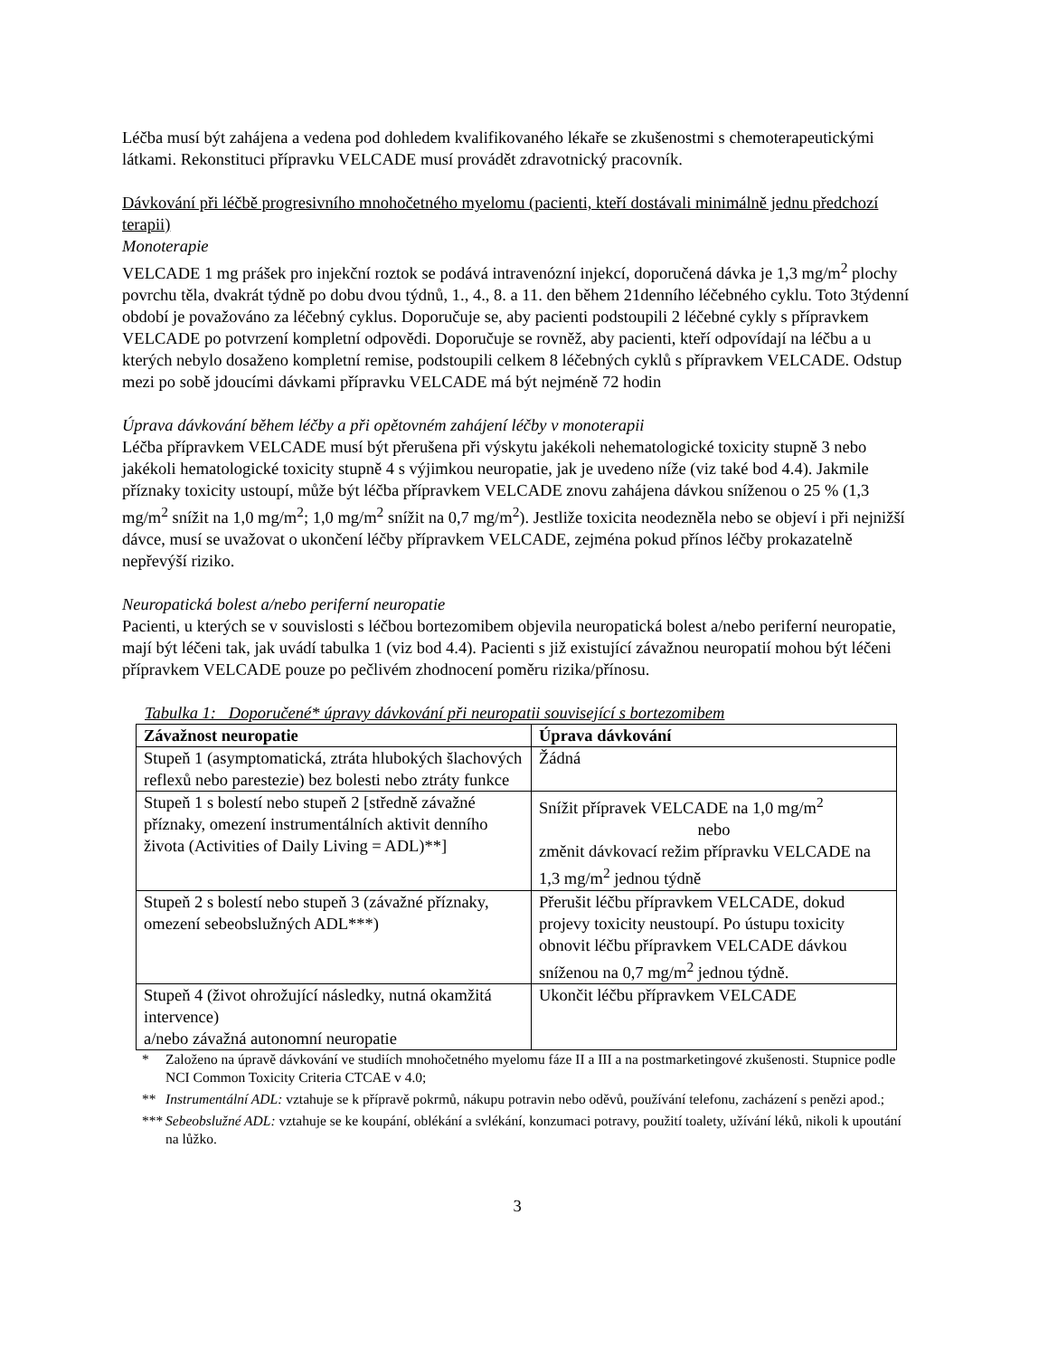Léčba musí být zahájena a vedena pod dohledem kvalifikovaného lékaře se zkušenostmi s chemoterapeutickými látkami. Rekonstituci přípravku VELCADE musí provádět zdravotnický pracovník.
Dávkování při léčbě progresivního mnohočetného myelomu (pacienti, kteří dostávali minimálně jednu předchozí terapii)
Monoterapie
VELCADE 1 mg prášek pro injekční roztok se podává intravenózní injekcí, doporučená dávka je 1,3 mg/m<sup>2</sup> plochy povrchu těla, dvakrát týdně po dobu dvou týdnů, 1., 4., 8. a 11. den během 21denního léčebného cyklu. Toto 3týdenní období je považováno za léčebný cyklus. Doporučuje se, aby pacienti podstoupili 2 léčebné cykly s přípravkem VELCADE po potvrzení kompletní odpovědi. Doporučuje se rovněž, aby pacienti, kteří odpovídají na léčbu a u kterých nebylo dosaženo kompletní remise, podstoupili celkem 8 léčebných cyklů s přípravkem VELCADE. Odstup mezi po sobě jdoucími dávkami přípravku VELCADE má být nejméně 72 hodin
Úprava dávkování během léčby a při opětovném zahájení léčby v monoterapii
Léčba přípravkem VELCADE musí být přerušena při výskytu jakékoli nehematologické toxicity stupně 3 nebo jakékoli hematologické toxicity stupně 4 s výjimkou neuropatie, jak je uvedeno níže (viz také bod 4.4). Jakmile příznaky toxicity ustoupí, může být léčba přípravkem VELCADE znovu zahájena dávkou sníženou o 25 % (1,3 mg/m<sup>2</sup> snížit na 1,0 mg/m<sup>2</sup>; 1,0 mg/m<sup>2</sup> snížit na 0,7 mg/m<sup>2</sup>). Jestliže toxicita neodezněla nebo se objeví i při nejnižší dávce, musí se uvažovat o ukončení léčby přípravkem VELCADE, zejména pokud přínos léčby prokazatelně nepřevýší riziko.
Neuropatická bolest a/nebo periferní neuropatie
Pacienti, u kterých se v souvislosti s léčbou bortezomibem objevila neuropatická bolest a/nebo periferní neuropatie, mají být léčeni tak, jak uvádí tabulka 1 (viz bod 4.4). Pacienti s již existující závažnou neuropatií mohou být léčeni přípravkem VELCADE pouze po pečlivém zhodnocení poměru rizika/přínosu.
Tabulka 1: Doporučené* úpravy dávkování při neuropatii související s bortezomibem
| Závažnost neuropatie | Úprava dávkování |
| --- | --- |
| Stupeň 1 (asymptomatická, ztráta hlubokých šlachových reflexů nebo parestezie) bez bolesti nebo ztráty funkce | Žádná |
| Stupeň 1 s bolestí nebo stupeň 2 [středně závažné příznaky, omezení instrumentálních aktivit denního života (Activities of Daily Living = ADL)**] | Snížit přípravek VELCADE na 1,0 mg/m<sup>2</sup> nebo změnit dávkovací režim přípravku VELCADE na 1,3 mg/m<sup>2</sup> jednou týdně |
| Stupeň 2 s bolestí nebo stupeň 3 (závažné příznaky, omezení sebeobslužných ADL***) | Přerušit léčbu přípravkem VELCADE, dokud projevy toxicity neustoupí. Po ústupu toxicity obnovit léčbu přípravkem VELCADE dávkou sníženou na 0,7 mg/m<sup>2</sup> jednou týdně. |
| Stupeň 4 (život ohrožující následky, nutná okamžitá intervence) a/nebo závažná autonomní neuropatie | Ukončit léčbu přípravkem VELCADE |
* Založeno na úpravě dávkování ve studiích mnohočetného myelomu fáze II a III a na postmarketingové zkušenosti. Stupnice podle NCI Common Toxicity Criteria CTCAE v 4.0;
** Instrumentální ADL: vztahuje se k přípravě pokrmů, nákupu potravin nebo oděvů, používání telefonu, zacházení s penězi apod.;
*** Sebeobslužné ADL: vztahuje se ke koupání, oblékání a svlékání, konzumaci potravy, použití toalety, užívání léků, nikoli k upoutání na lůžko.
3